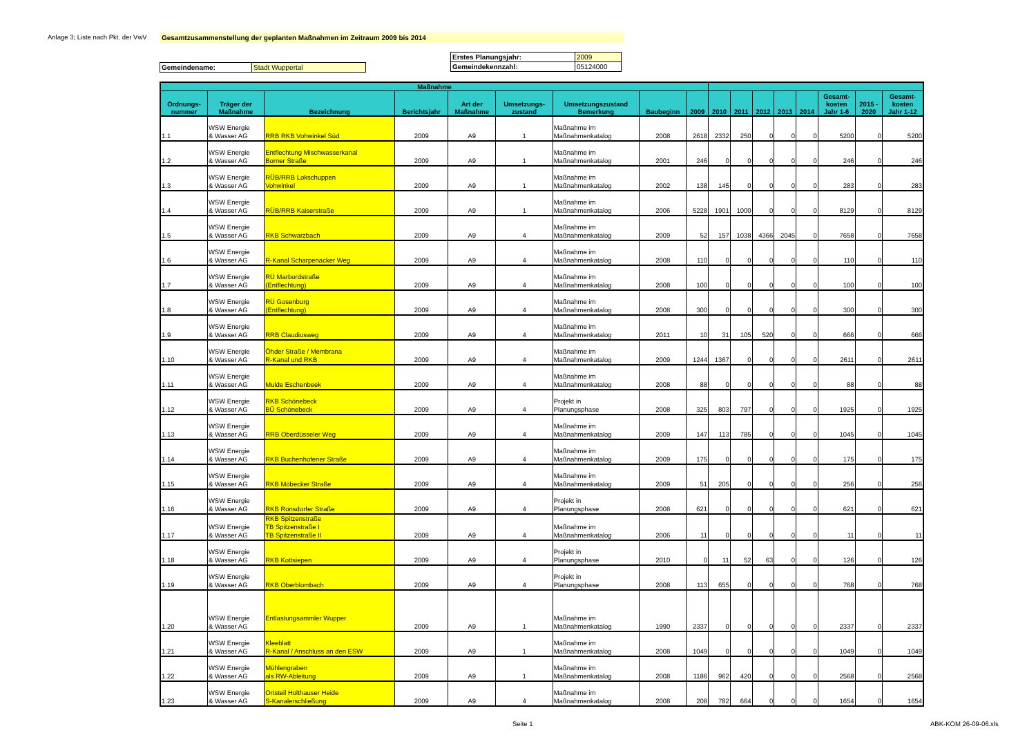Anlage 3; Liste nach Pkt. der VwV
Gesamtzusammenstellung der geplanten Maßnahmen im Zeitraum 2009 bis 2014
| Erstes Planungsjahr: | 2009 |
| Gemeindekennzahl: | 05124000 |
| Gemeindename: | Stadt Wuppertal |
| Maßnahme | | | | | | | | | | | | | | | | |
| --- | --- | --- | --- | --- | --- | --- | --- | --- | --- | --- | --- | --- | --- | --- | --- | --- |
| Ordnungs- nummer | Träger der Maßnahme | Bezeichnung | Berichtsjahr | Art der Maßnahme | Umsetzungs- zustand | Umsetzungszustand Bemerkung | Baubeginn | 2009 | 2010 | 2011 | 2012 | 2013 | 2014 | Gesamt- kosten Jahr 1-6 | 2015 - 2020 | Gesamt- kosten Jahr 1-12 |
| 1.1 | WSW Energie & Wasser AG | RRB RKB Vohwinkel Süd | 2009 | A9 | 1 | Maßnahme im Maßnahmenkatalog | 2008 | 2618 | 2332 | 250 | 0 | 0 | 0 | 5200 | 0 | 5200 |
| 1.2 | WSW Energie & Wasser AG | Entflechtung Mischwasserkanal Borner Straße | 2009 | A9 | 1 | Maßnahme im Maßnahmenkatalog | 2001 | 246 | 0 | 0 | 0 | 0 | 0 | 246 | 0 | 246 |
| 1.3 | WSW Energie & Wasser AG | RÜB/RRB Lokschuppen Vohwinkel | 2009 | A9 | 1 | Maßnahme im Maßnahmenkatalog | 2002 | 138 | 145 | 0 | 0 | 0 | 0 | 283 | 0 | 283 |
| 1.4 | WSW Energie & Wasser AG | RÜB/RRB Kaiserstraße | 2009 | A9 | 1 | Maßnahme im Maßnahmenkatalog | 2006 | 5228 | 1901 | 1000 | 0 | 0 | 0 | 8129 | 0 | 8129 |
| 1.5 | WSW Energie & Wasser AG | RKB Schwarzbach | 2009 | A9 | 4 | Maßnahme im Maßnahmenkatalog | 2009 | 52 | 157 | 1038 | 4366 | 2045 | 0 | 7658 | 0 | 7658 |
| 1.6 | WSW Energie & Wasser AG | R-Kanal Scharpenacker Weg | 2009 | A9 | 4 | Maßnahme im Maßnahmenkatalog | 2008 | 110 | 0 | 0 | 0 | 0 | 0 | 110 | 0 | 110 |
| 1.7 | WSW Energie & Wasser AG | RÜ Marbordstraße (Entflechtung) | 2009 | A9 | 4 | Maßnahme im Maßnahmenkatalog | 2008 | 100 | 0 | 0 | 0 | 0 | 0 | 100 | 0 | 100 |
| 1.8 | WSW Energie & Wasser AG | RÜ Gosenburg (Entflechtung) | 2009 | A9 | 4 | Maßnahme im Maßnahmenkatalog | 2008 | 300 | 0 | 0 | 0 | 0 | 0 | 300 | 0 | 300 |
| 1.9 | WSW Energie & Wasser AG | RRB Claudiusweg | 2009 | A9 | 4 | Maßnahme im Maßnahmenkatalog | 2011 | 10 | 31 | 105 | 520 | 0 | 0 | 666 | 0 | 666 |
| 1.10 | WSW Energie & Wasser AG | Öhder Straße / Membrana R-Kanal und RKB | 2009 | A9 | 4 | Maßnahme im Maßnahmenkatalog | 2009 | 1244 | 1367 | 0 | 0 | 0 | 0 | 2611 | 0 | 2611 |
| 1.11 | WSW Energie & Wasser AG | Mulde Eschenbeek | 2009 | A9 | 4 | Maßnahme im Maßnahmenkatalog | 2008 | 88 | 0 | 0 | 0 | 0 | 0 | 88 | 0 | 88 |
| 1.12 | WSW Energie & Wasser AG | RKB Schönebeck BÜ Schönebeck | 2009 | A9 | 4 | Projekt in Planungsphase | 2008 | 325 | 803 | 797 | 0 | 0 | 0 | 1925 | 0 | 1925 |
| 1.13 | WSW Energie & Wasser AG | RRB Oberdüsseler Weg | 2009 | A9 | 4 | Maßnahme im Maßnahmenkatalog | 2009 | 147 | 113 | 785 | 0 | 0 | 0 | 1045 | 0 | 1045 |
| 1.14 | WSW Energie & Wasser AG | RKB Buchenhofener Straße | 2009 | A9 | 4 | Maßnahme im Maßnahmenkatalog | 2009 | 175 | 0 | 0 | 0 | 0 | 0 | 175 | 0 | 175 |
| 1.15 | WSW Energie & Wasser AG | RKB Möbecker Straße | 2009 | A9 | 4 | Maßnahme im Maßnahmenkatalog | 2009 | 51 | 205 | 0 | 0 | 0 | 0 | 256 | 0 | 256 |
| 1.16 | WSW Energie & Wasser AG | RKB Ronsdorfer Straße | 2009 | A9 | 4 | Projekt in Planungsphase | 2008 | 621 | 0 | 0 | 0 | 0 | 0 | 621 | 0 | 621 |
| 1.17 | WSW Energie & Wasser AG | RKB Spitzenstraße TB Spitzenstraße I TB Spitzenstraße II | 2009 | A9 | 4 | Maßnahme im Maßnahmenkatalog | 2006 | 11 | 0 | 0 | 0 | 0 | 0 | 11 | 0 | 11 |
| 1.18 | WSW Energie & Wasser AG | RKB Kottsiepen | 2009 | A9 | 4 | Projekt in Planungsphase | 2010 | 0 | 11 | 52 | 63 | 0 | 0 | 126 | 0 | 126 |
| 1.19 | WSW Energie & Wasser AG | RKB Oberblombach | 2009 | A9 | 4 | Projekt in Planungsphase | 2008 | 113 | 655 | 0 | 0 | 0 | 0 | 768 | 0 | 768 |
| 1.20 | WSW Energie & Wasser AG | Entlastungsammler Wupper | 2009 | A9 | 1 | Maßnahme im Maßnahmenkatalog | 1990 | 2337 | 0 | 0 | 0 | 0 | 0 | 2337 | 0 | 2337 |
| 1.21 | WSW Energie & Wasser AG | Kleeblatt R-Kanal / Anschluss an den ESW | 2009 | A9 | 1 | Maßnahme im Maßnahmenkatalog | 2008 | 1049 | 0 | 0 | 0 | 0 | 0 | 1049 | 0 | 1049 |
| 1.22 | WSW Energie & Wasser AG | Mühlengraben als RW-Ableitung | 2009 | A9 | 1 | Maßnahme im Maßnahmenkatalog | 2008 | 1186 | 962 | 420 | 0 | 0 | 0 | 2568 | 0 | 2568 |
| 1.23 | WSW Energie & Wasser AG | Ortsteil Holthauser Heide S-Kanalerschließung | 2009 | A9 | 4 | Maßnahme im Maßnahmenkatalog | 2008 | 208 | 782 | 664 | 0 | 0 | 0 | 1654 | 0 | 1654 |
Seite 1 ABK-KOM 26-09-06.xls